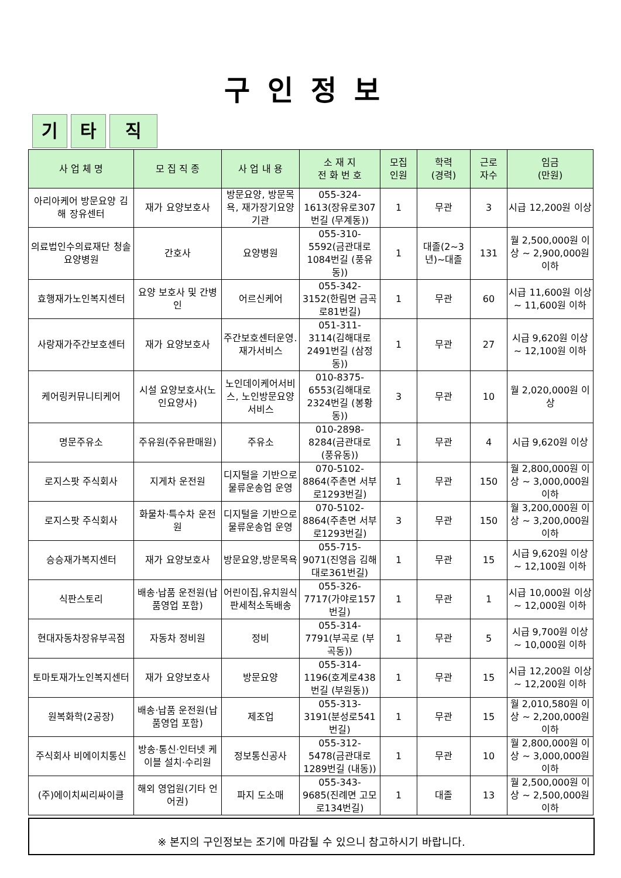구인정보
기 타 직
| 사 업 체 명 | 모 집 직 종 | 사 업 내 용 | 소 재 지 전 화 번 호 | 모집 인원 | 학력 (경력) | 근로 자수 | 임금 (만원) |
| --- | --- | --- | --- | --- | --- | --- | --- |
| 아리아케어 방문요양 김해 장유센터 | 재가 요양보호사 | 방문요양, 방문목욕, 재가장기요양기관 | 055-324-1613(장유로307번길 (무계동)) | 1 | 무관 | 3 | 시급 12,200원 이상 |
| 의료법인수의료재단 청솔요양병원 | 간호사 | 요양병원 | 055-310-5592(금관대로1084번길 (풍유동)) | 1 | 대졸(2~3년)~대졸 | 131 | 월 2,500,000원 이상 ~ 2,900,000원 이하 |
| 효행재가노인복지센터 | 요양 보호사 및 간병인 | 어르신케어 | 055-342-3152(한림면 금곡로81번길) | 1 | 무관 | 60 | 시급 11,600원 이상 ~ 11,600원 이하 |
| 사랑재가주간보호센터 | 재가 요양보호사 | 주간보호센터운영.재가서비스 | 051-311-3114(김해대로2491번길 (삼정동)) | 1 | 무관 | 27 | 시급 9,620원 이상 ~ 12,100원 이하 |
| 케어링커뮤니티케어 | 시설 요양보호사(노인요양사) | 노인데이케어서비스, 노인방문요양서비스 | 010-8375-6553(김해대로2324번길 (봉황동)) | 3 | 무관 | 10 | 월 2,020,000원 이상 |
| 명문주유소 | 주유원(주유판매원) | 주유소 | 010-2898-8284(금관대로 (풍유동)) | 1 | 무관 | 4 | 시급 9,620원 이상 |
| 로지스팟 주식회사 | 지게차 운전원 | 디지털을 기반으로 물류운송업 운영 | 070-5102-8864(주촌면 서부로1293번길) | 1 | 무관 | 150 | 월 2,800,000원 이상 ~ 3,000,000원 이하 |
| 로지스팟 주식회사 | 화물차·특수차 운전원 | 디지털을 기반으로 물류운송업 운영 | 070-5102-8864(주촌면 서부로1293번길) | 3 | 무관 | 150 | 월 3,200,000원 이상 ~ 3,200,000원 이하 |
| 승승재가복지센터 | 재가 요양보호사 | 방문요양,방문목욕 | 055-715-9071(진영읍 김해대로361번길) | 1 | 무관 | 15 | 시급 9,620원 이상 ~ 12,100원 이하 |
| 식판스토리 | 배송·납품 운전원(납품영업 포함) | 어린이집,유치원식판세척소독배송 | 055-326-7717(가야로157번길) | 1 | 무관 | 1 | 시급 10,000원 이상 ~ 12,000원 이하 |
| 현대자동차장유부곡점 | 자동차 정비원 | 정비 | 055-314-7791(부곡로 (부곡동)) | 1 | 무관 | 5 | 시급 9,700원 이상 ~ 10,000원 이하 |
| 토마토재가노인복지센터 | 재가 요양보호사 | 방문요양 | 055-314-1196(호계로438번길 (부원동)) | 1 | 무관 | 15 | 시급 12,200원 이상 ~ 12,200원 이하 |
| 원복화학(2공장) | 배송·납품 운전원(납품영업 포함) | 제조업 | 055-313-3191(분성로541번길) | 1 | 무관 | 15 | 월 2,010,580원 이상 ~ 2,200,000원 이하 |
| 주식회사 비에이치통신 | 방송·통신·인터넷 케이블 설치·수리원 | 정보통신공사 | 055-312-5478(금관대로1289번길 (내동)) | 1 | 무관 | 10 | 월 2,800,000원 이상 ~ 3,000,000원 이하 |
| (주)에이치씨리싸이클 | 해외 영업원(기타 언어권) | 파지 도소매 | 055-343-9685(진례면 고모로134번길) | 1 | 대졸 | 13 | 월 2,500,000원 이상 ~ 2,500,000원 이하 |
※ 본지의 구인정보는 조기에 마감될 수 있으니 참고하시기 바랍니다.